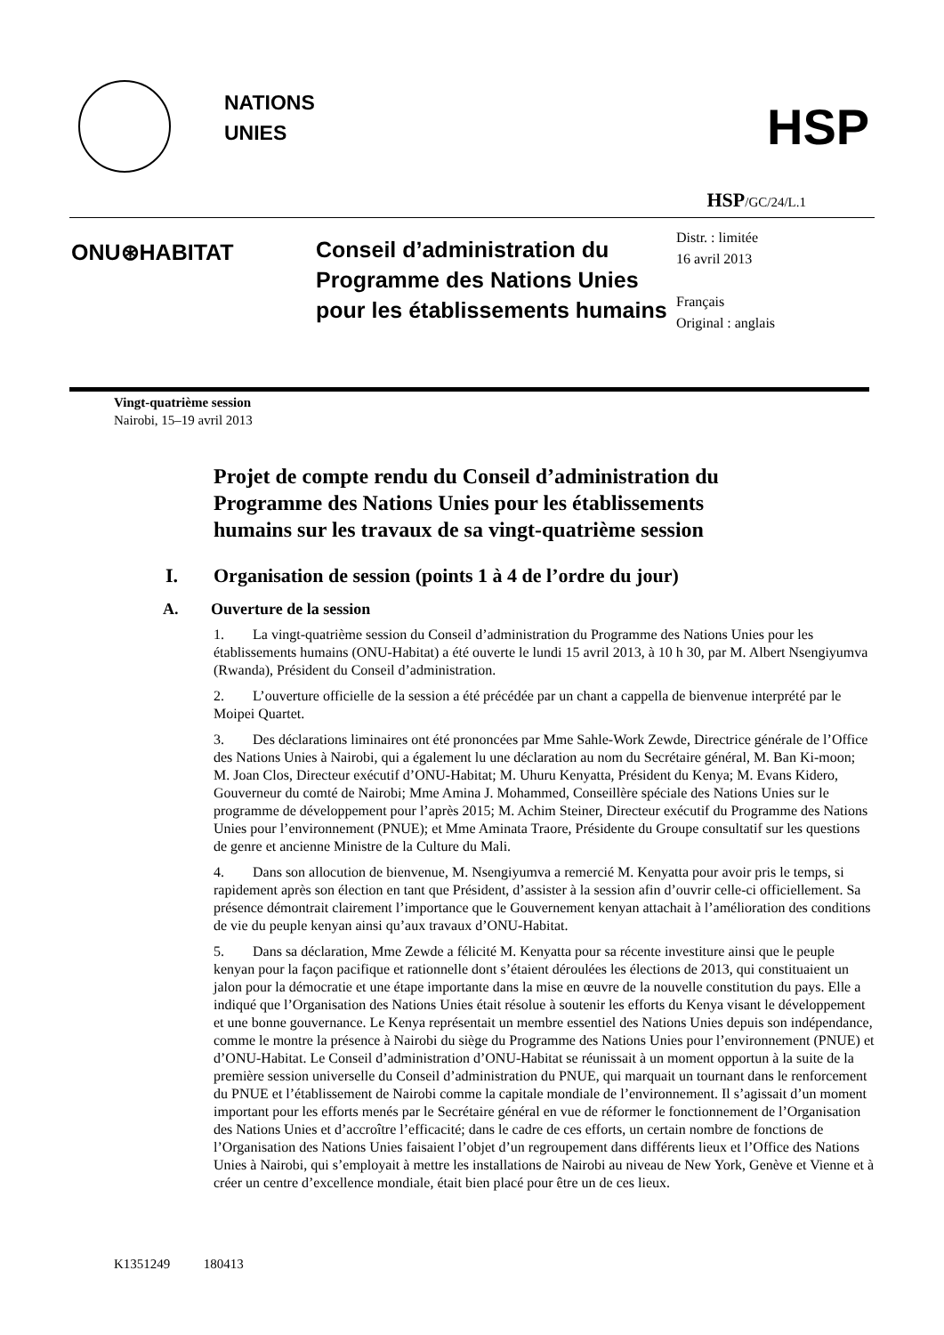NATIONS
UNIES
HSP
HSP/GC/24/L.1
ONU⊛HABITAT
Conseil d’administration du Programme des Nations Unies pour les établissements humains
Distr. : limitée
16 avril 2013
Français
Original : anglais
Vingt-quatrième session
Nairobi, 15–19 avril 2013
Projet de compte rendu du Conseil d’administration du Programme des Nations Unies pour les établissements humains sur les travaux de sa vingt-quatrième session
I. Organisation de session (points 1 à 4 de l’ordre du jour)
A. Ouverture de la session
1. La vingt-quatrième session du Conseil d’administration du Programme des Nations Unies pour les établissements humains (ONU-Habitat) a été ouverte le lundi 15 avril 2013, à 10 h 30, par M. Albert Nsengiyumva (Rwanda), Président du Conseil d’administration.
2. L’ouverture officielle de la session a été précédée par un chant a cappella de bienvenue interprété par le Moipei Quartet.
3. Des déclarations liminaires ont été prononcées par Mme Sahle-Work Zewde, Directrice générale de l’Office des Nations Unies à Nairobi, qui a également lu une déclaration au nom du Secrétaire général, M. Ban Ki-moon; M. Joan Clos, Directeur exécutif d’ONU-Habitat; M. Uhuru Kenyatta, Président du Kenya; M. Evans Kidero, Gouverneur du comté de Nairobi; Mme Amina J. Mohammed, Conseillère spéciale des Nations Unies sur le programme de développement pour l’après 2015; M. Achim Steiner, Directeur exécutif du Programme des Nations Unies pour l’environnement (PNUE); et Mme Aminata Traore, Présidente du Groupe consultatif sur les questions de genre et ancienne Ministre de la Culture du Mali.
4. Dans son allocution de bienvenue, M. Nsengiyumva a remercié M. Kenyatta pour avoir pris le temps, si rapidement après son élection en tant que Président, d’assister à la session afin d’ouvrir celle-ci officiellement. Sa présence démontrait clairement l’importance que le Gouvernement kenyan attachait à l’amélioration des conditions de vie du peuple kenyan ainsi qu’aux travaux d’ONU-Habitat.
5. Dans sa déclaration, Mme Zewde a félicité M. Kenyatta pour sa récente investiture ainsi que le peuple kenyan pour la façon pacifique et rationnelle dont s’étaient déroulées les élections de 2013, qui constituaient un jalon pour la démocratie et une étape importante dans la mise en œuvre de la nouvelle constitution du pays. Elle a indiqué que l’Organisation des Nations Unies était résolue à soutenir les efforts du Kenya visant le développement et une bonne gouvernance. Le Kenya représentait un membre essentiel des Nations Unies depuis son indépendance, comme le montre la présence à Nairobi du siège du Programme des Nations Unies pour l’environnement (PNUE) et d’ONU-Habitat. Le Conseil d’administration d’ONU-Habitat se réunissait à un moment opportun à la suite de la première session universelle du Conseil d’administration du PNUE, qui marquait un tournant dans le renforcement du PNUE et l’établissement de Nairobi comme la capitale mondiale de l’environnement. Il s’agissait d’un moment important pour les efforts menés par le Secrétaire général en vue de réformer le fonctionnement de l’Organisation des Nations Unies et d’accroître l’efficacité; dans le cadre de ces efforts, un certain nombre de fonctions de l’Organisation des Nations Unies faisaient l’objet d’un regroupement dans différents lieux et l’Office des Nations Unies à Nairobi, qui s’employait à mettre les installations de Nairobi au niveau de New York, Genève et Vienne et à créer un centre d’excellence mondiale, était bien placé pour être un de ces lieux.
K1351249 180413